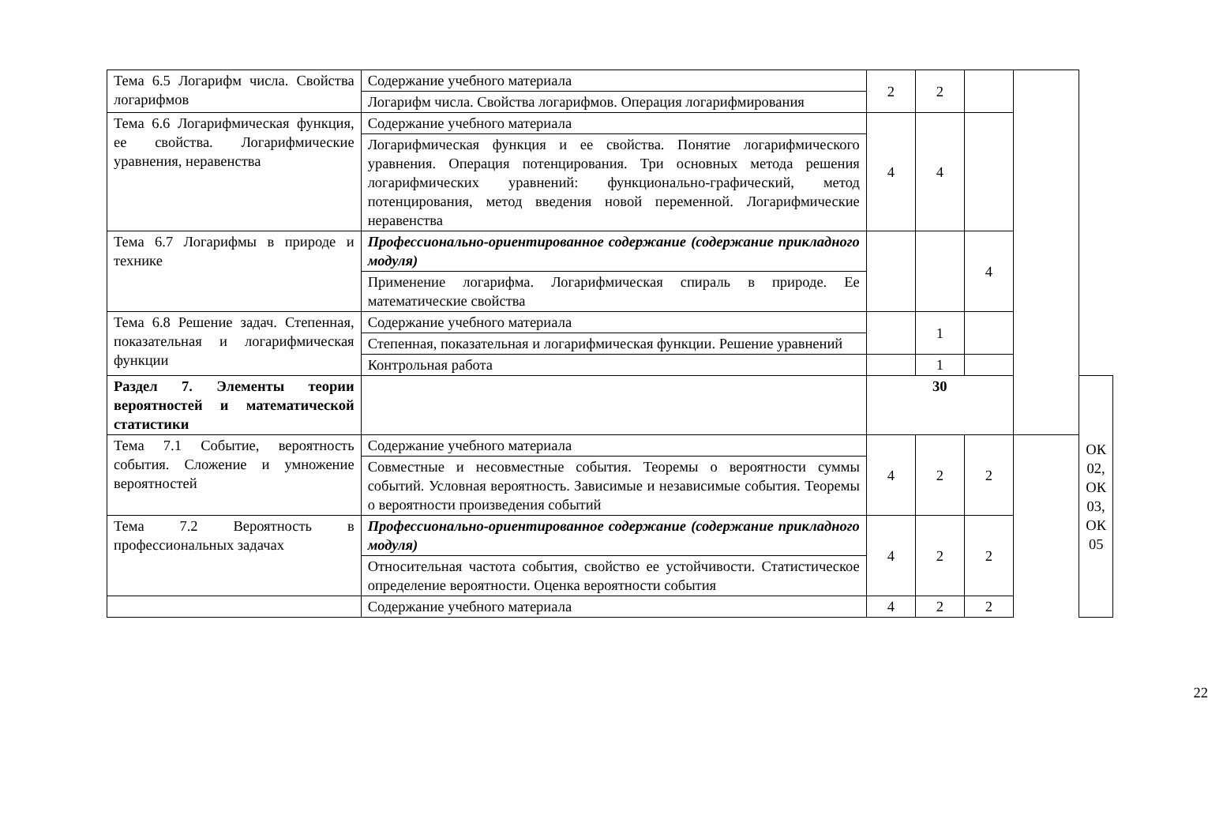| Тема 6.5 Логарифм числа. Свойства логарифмов | Содержание учебного материала | 2 | 2 | | | |
| | Логарифм числа. Свойства логарифмов. Операция логарифмирования | | | | | |
| Тема 6.6 Логарифмическая функция, ее свойства. Логарифмические уравнения, неравенства | Содержание учебного материала | 4 | 4 | | | |
| | Логарифмическая функция и ее свойства. Понятие логарифмического уравнения. Операция потенцирования. Три основных метода решения логарифмических уравнений: функционально-графический, метод потенцирования, метод введения новой переменной. Логарифмические неравенства | | | | | |
| Тема 6.7 Логарифмы в природе и технике | Профессионально-ориентированное содержание (содержание прикладного модуля) | | | 4 | | |
| | Применение логарифма. Логарифмическая спираль в природе. Ее математические свойства | | | | | |
| Тема 6.8 Решение задач. Степенная, показательная и логарифмическая функции | Содержание учебного материала | | 1 | | | |
| | Степенная, показательная и логарифмическая функции. Решение уравнений | | | | | |
| | Контрольная работа | | 1 | | | |
| Раздел 7. Элементы теории вероятностей и математической статистики | | 30 | | | | ОК 02, ОК 03, ОК 05 |
| Тема 7.1 Событие, вероятность события. Сложение и умножение вероятностей | Содержание учебного материала | 4 | 2 | 2 | | |
| | Совместные и несовместные события. Теоремы о вероятности суммы событий. Условная вероятность. Зависимые и независимые события. Теоремы о вероятности произведения событий | | | | | |
| Тема 7.2 Вероятность в профессиональных задачах | Профессионально-ориентированное содержание (содержание прикладного модуля) | 4 | 2 | 2 | | |
| | Относительная частота события, свойство ее устойчивости. Статистическое определение вероятности. Оценка вероятности события | | | | | |
| | Содержание учебного материала | 4 | 2 | 2 | | |
22